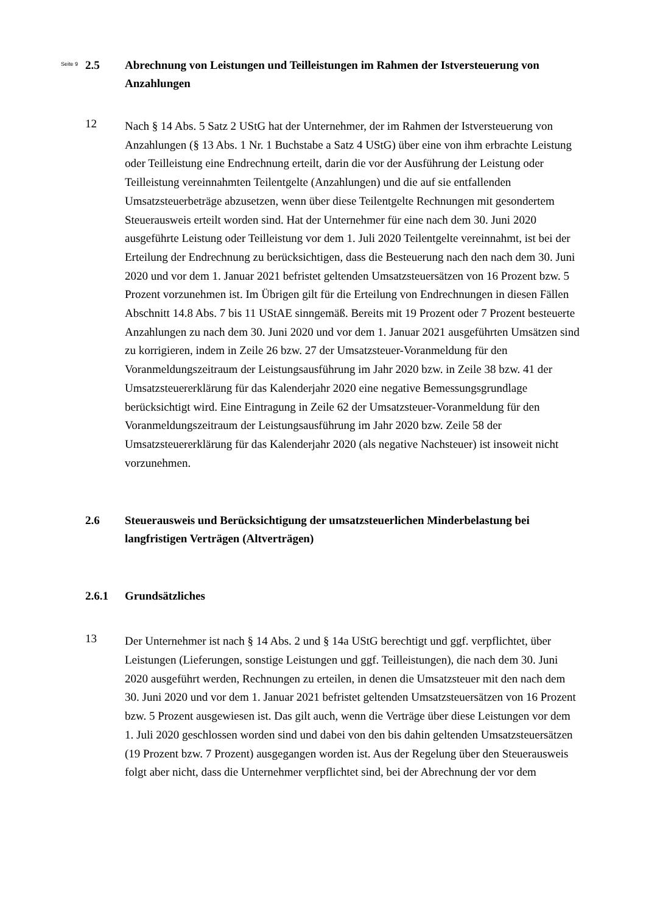Seite 9
2.5 Abrechnung von Leistungen und Teilleistungen im Rahmen der Istversteuerung von Anzahlungen
12
Nach § 14 Abs. 5 Satz 2 UStG hat der Unternehmer, der im Rahmen der Istversteue­rung von Anzahlungen (§ 13 Abs. 1 Nr. 1 Buchstabe a Satz 4 UStG) über eine von ihm erbrachte Leistung oder Teilleistung eine Endrechnung erteilt, darin die vor der Ausführung der Leistung oder Teilleistung vereinnahmten Teilentgelte (Anzahlungen) und die auf sie entfallenden Umsatzsteuerbeträge abzusetzen, wenn über diese Teil­entgelte Rechnungen mit gesondertem Steuerausweis erteilt worden sind. Hat der Unternehmer für eine nach dem 30. Juni 2020 ausgeführte Leistung oder Teilleistung vor dem 1. Juli 2020 Teilentgelte vereinnahmt, ist bei der Erteilung der Endrechnung zu berücksichtigen, dass die Besteuerung nach den nach dem 30. Juni 2020 und vor dem 1. Januar 2021 befristet geltenden Umsatzsteuersätzen von 16 Prozent bzw. 5 Prozent vorzunehmen ist. Im Übrigen gilt für die Erteilung von Endrechnungen in diesen Fällen Abschnitt 14.8 Abs. 7 bis 11 UStAE sinngemäß. Bereits mit 19 Prozent oder 7 Prozent besteuerte Anzahlungen zu nach dem 30. Juni 2020 und vor dem 1. Januar 2021 ausgeführten Umsätzen sind zu korrigieren, indem in Zeile 26 bzw. 27 der Umsatzsteuer-Voranmeldung für den Voranmeldungszeitraum der Leistungsaus­führung im Jahr 2020 bzw. in Zeile 38 bzw. 41 der Umsatzsteuererklärung für das Kalenderjahr 2020 eine negative Bemessungsgrundlage berücksichtigt wird. Eine Ein­tragung in Zeile 62 der Umsatzsteuer-Voranmeldung für den Voranmeldungszeitraum der Leistungsausführung im Jahr 2020 bzw. Zeile 58 der Umsatzsteuererklärung für das Kalenderjahr 2020 (als negative Nachsteuer) ist insoweit nicht vorzunehmen.
2.6 Steuerausweis und Berücksichtigung der umsatzsteuerlichen Minderbelastung bei langfristigen Verträgen (Altverträgen)
2.6.1 Grundsätzliches
13
Der Unternehmer ist nach § 14 Abs. 2 und § 14a UStG berechtigt und ggf. verpflich­tet, über Leistungen (Lieferungen, sonstige Leistungen und ggf. Teilleistungen), die nach dem 30. Juni 2020 ausgeführt werden, Rechnungen zu erteilen, in denen die Umsatzsteuer mit den nach dem 30. Juni 2020 und vor dem 1. Januar 2021 befristet geltenden Umsatzsteuersätzen von 16 Prozent bzw. 5 Prozent ausgewiesen ist. Das gilt auch, wenn die Verträge über diese Leistungen vor dem 1. Juli 2020 geschlossen wor­den sind und dabei von den bis dahin geltenden Umsatzsteuersätzen (19 Prozent bzw. 7 Prozent) ausgegangen worden ist. Aus der Regelung über den Steuerausweis folgt aber nicht, dass die Unternehmer verpflichtet sind, bei der Abrechnung der vor dem